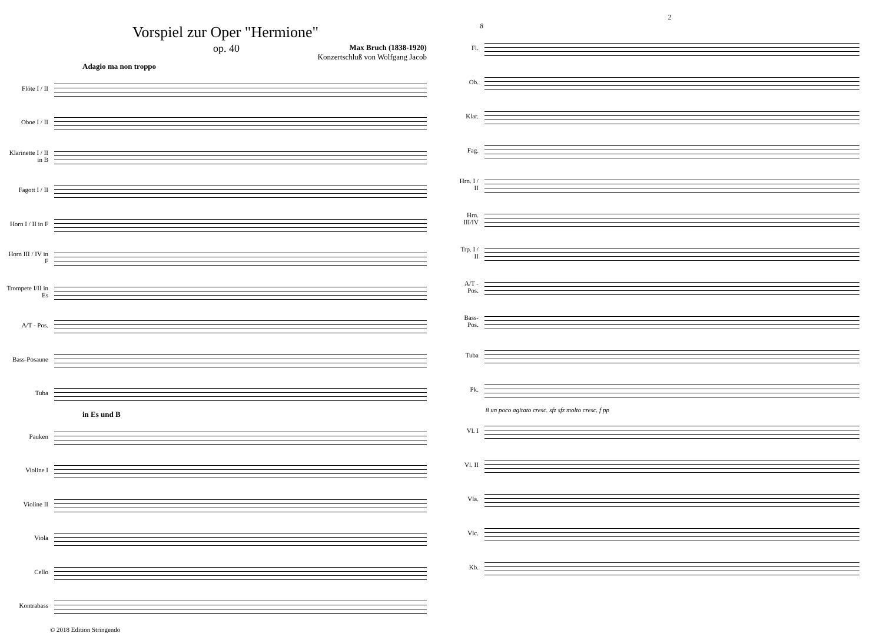Vorspiel zur Oper "Hermione"
op. 40
Max Bruch (1838-1920)
Konzertschluß von Wolfgang Jacob
Adagio ma non troppo
Flöte I / II
Oboe I / II
Klarinette I / II in B
Fagott I / II
Horn I / II in F
Horn III / IV in F
Trompete I/II in Es
A/T - Pos.
Bass-Posaune
Tuba
in Es und B
Pauken
Violine I
Violine II
Viola
Cello
Kontrabass
© 2018 Edition Stringendo
2
8
Fl.
Ob.
Klar.
Fag.
Hrn. I / II
Hrn. III/IV
Trp. I / II
A/T - Pos.
Bass-Pos.
Tuba
Pk.
8 un poco agitato cresc. sfz sfz molto cresc. f pp
Vl. I
Vl. II
Vla.
Vlc.
Kb.